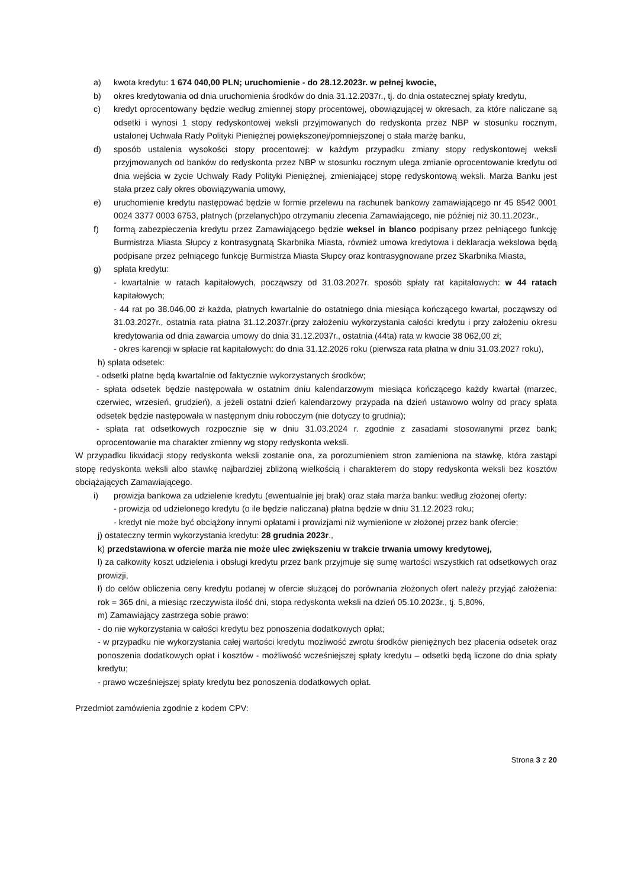a) kwota kredytu: 1 674 040,00 PLN; uruchomienie - do 28.12.2023r. w pełnej kwocie,
b) okres kredytowania od dnia uruchomienia środków do dnia 31.12.2037r., tj. do dnia ostatecznej spłaty kredytu,
c) kredyt oprocentowany będzie według zmiennej stopy procentowej, obowiązującej w okresach, za które naliczane są odsetki i wynosi 1 stopy redyskontowej weksli przyjmowanych do redyskonta przez NBP w stosunku rocznym, ustalonej Uchwała Rady Polityki Pieniężnej powiększonej/pomniejszonej o stała marżę banku,
d) sposób ustalenia wysokości stopy procentowej: w każdym przypadku zmiany stopy redyskontowej weksli przyjmowanych od banków do redyskonta przez NBP w stosunku rocznym ulega zmianie oprocentowanie kredytu od dnia wejścia w życie Uchwały Rady Polityki Pieniężnej, zmieniającej stopę redyskontową weksli. Marża Banku jest stała przez cały okres obowiązywania umowy,
e) uruchomienie kredytu następować będzie w formie przelewu na rachunek bankowy zamawiającego nr 45 8542 0001 0024 3377 0003 6753, płatnych (przelanych)po otrzymaniu zlecenia Zamawiającego, nie później niż 30.11.2023r.,
f) formą zabezpieczenia kredytu przez Zamawiającego będzie weksel in blanco podpisany przez pełniącego funkcję Burmistrza Miasta Słupcy z kontrasygnatą Skarbnika Miasta, również umowa kredytowa i deklaracja wekslowa będą podpisane przez pełniącego funkcję Burmistrza Miasta Słupcy oraz kontrasygnowane przez Skarbnika Miasta,
g) spłata kredytu:
- kwartalnie w ratach kapitałowych, począwszy od 31.03.2027r. sposób spłaty rat kapitałowych: w 44 ratach kapitałowych;
- 44 rat po 38.046,00 zł każda, płatnych kwartalnie do ostatniego dnia miesiąca kończącego kwartał, począwszy od 31.03.2027r., ostatnia rata płatna 31.12.2037r.(przy założeniu wykorzystania całości kredytu i przy założeniu okresu kredytowania od dnia zawarcia umowy do dnia 31.12.2037r., ostatnia (44ta) rata w kwocie 38 062,00 zł;
- okres karencji w spłacie rat kapitałowych: do dnia 31.12.2026 roku (pierwsza rata płatna w dniu 31.03.2027 roku),
h) spłata odsetek:
- odsetki płatne będą kwartalnie od faktycznie wykorzystanych środków;
- spłata odsetek będzie następowała w ostatnim dniu kalendarzowym miesiąca kończącego każdy kwartał (marzec, czerwiec, wrzesień, grudzień), a jeżeli ostatni dzień kalendarzowy przypada na dzień ustawowo wolny od pracy spłata odsetek będzie następowała w następnym dniu roboczym (nie dotyczy to grudnia);
- spłata rat odsetkowych rozpocznie się w dniu 31.03.2024 r. zgodnie z zasadami stosowanymi przez bank; oprocentowanie ma charakter zmienny wg stopy redyskonta weksli.
W przypadku likwidacji stopy redyskonta weksli zostanie ona, za porozumieniem stron zamieniona na stawkę, która zastąpi stopę redyskonta weksli albo stawkę najbardziej zbliżoną wielkością i charakterem do stopy redyskonta weksli bez kosztów obciążających Zamawiającego.
i) prowizja bankowa za udzielenie kredytu (ewentualnie jej brak) oraz stała marża banku: według złożonej oferty:
- prowizja od udzielonego kredytu (o ile będzie naliczana) płatna będzie w dniu 31.12.2023 roku;
- kredyt nie może być obciążony innymi opłatami i prowizjami niż wymienione w złożonej przez bank ofercie;
j) ostateczny termin wykorzystania kredytu: 28 grudnia 2023r.,
k) przedstawiona w ofercie marża nie może ulec zwiększeniu w trakcie trwania umowy kredytowej,
l) za całkowity koszt udzielenia i obsługi kredytu przez bank przyjmuje się sumę wartości wszystkich rat odsetkowych oraz prowizji,
ł) do celów obliczenia ceny kredytu podanej w ofercie służącej do porównania złożonych ofert należy przyjąć założenia: rok = 365 dni, a miesiąc rzeczywista ilość dni, stopa redyskonta weksli na dzień 05.10.2023r., tj. 5,80%,
m) Zamawiający zastrzega sobie prawo:
- do nie wykorzystania w całości kredytu bez ponoszenia dodatkowych opłat;
- w przypadku nie wykorzystania całej wartości kredytu możliwość zwrotu środków pieniężnych bez płacenia odsetek oraz ponoszenia dodatkowych opłat i kosztów - możliwość wcześniejszej spłaty kredytu – odsetki będą liczone do dnia spłaty kredytu;
- prawo wcześniejszej spłaty kredytu bez ponoszenia dodatkowych opłat.
Przedmiot zamówienia zgodnie z kodem CPV:
Strona 3 z 20